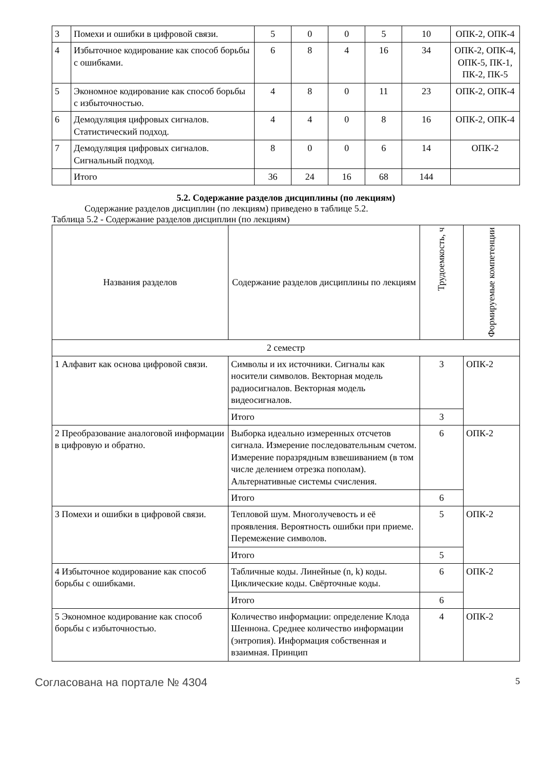| 3 | Помехи и ошибки в цифровой связи. | 5 | 0 | 0 | 5 | 10 | ОПК-2, ОПК-4 |
| 4 | Избыточное кодирование как способ борьбы с ошибками. | 6 | 8 | 4 | 16 | 34 | ОПК-2, ОПК-4, ОПК-5, ПК-1, ПК-2, ПК-5 |
| 5 | Экономное кодирование как способ борьбы с избыточностью. | 4 | 8 | 0 | 11 | 23 | ОПК-2, ОПК-4 |
| 6 | Демодуляция цифровых сигналов. Статистический подход. | 4 | 4 | 0 | 8 | 16 | ОПК-2, ОПК-4 |
| 7 | Демодуляция цифровых сигналов. Сигнальный подход. | 8 | 0 | 0 | 6 | 14 | ОПК-2 |
| | Итого | 36 | 24 | 16 | 68 | 144 | |
5.2. Содержание разделов дисциплины (по лекциям)
Содержание разделов дисциплин (по лекциям) приведено в таблице 5.2.
Таблица 5.2 - Содержание разделов дисциплин (по лекциям)
| Названия разделов | Содержание разделов дисциплины по лекциям | Трудоемкость, ч | Формируемые компетенции |
| --- | --- | --- | --- |
| 2 семестр | | | |
| 1 Алфавит как основа цифровой связи. | Символы и их источники. Сигналы как носители символов. Векторная модель радиосигналов. Векторная модель видеосигналов. | 3 | ОПК-2 |
| | Итого | 3 | |
| 2 Преобразование аналоговой информации в цифровую и обратно. | Выборка идеально измеренных отсчетов сигнала. Измерение последовательным счетом. Измерение поразрядным взвешиванием (в том числе делением отрезка пополам). Альтернативные системы счисления. | 6 | ОПК-2 |
| | Итого | 6 | |
| 3 Помехи и ошибки в цифровой связи. | Тепловой шум. Многолучевость и её проявления. Вероятность ошибки при приеме. Перемежение символов. | 5 | ОПК-2 |
| | Итого | 5 | |
| 4 Избыточное кодирование как способ борьбы с ошибками. | Табличные коды. Линейные (n, k) коды. Циклические коды. Свёрточные коды. | 6 | ОПК-2 |
| | Итого | 6 | |
| 5 Экономное кодирование как способ борьбы с избыточностью. | Количество информации: определение Клода Шеннона. Среднее количество информации (энтропия). Информация собственная и взаимная. Принцип | 4 | ОПК-2 |
Согласована на портале № 4304 5